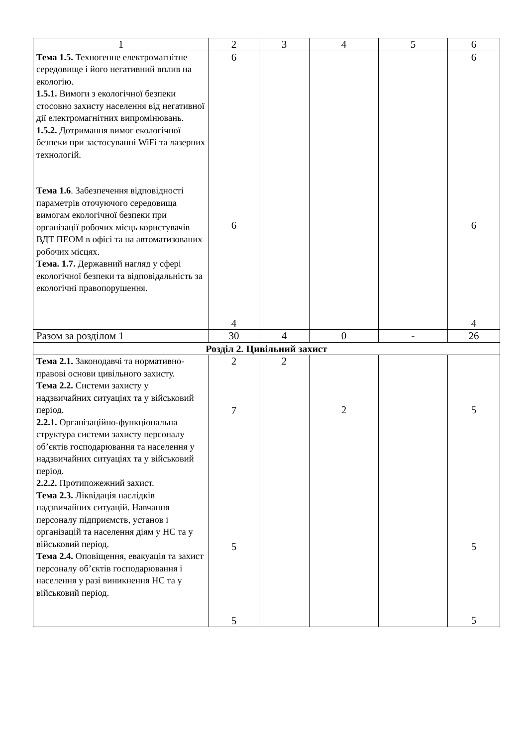| 1 | 2 | 3 | 4 | 5 | 6 |
| --- | --- | --- | --- | --- | --- |
| Тема 1.5. Техногенне електромагнітне середовище і його негативний вплив на екологію. 1.5.1. Вимоги з екологічної безпеки стосовно захисту населення від негативної дії електромагнітних випромінювань. 1.5.2. Дотримання вимог екологічної безпеки при застосуванні WiFi та лазерних технологій. Тема 1.6 . Забезпечення відповідності параметрів оточуючого середовища вимогам екологічної безпеки при організації робочих місць користувачів ВДТ ПЕОМ в офісі та на автоматизованих робочих місцях. Тема. 1.7. Державний нагляд у сфері екологічної безпеки та відповідальність за екологічні правопорушення. | 6 6 4 | | | | 6 6 4 |
| Разом за розділом 1 | 30 | 4 | 0 | - | 26 |
| Розділ 2. Цивільний захист | | | | | |
| Тема 2.1. Законодавчі та нормативно-правові основи цивільного захисту. Тема 2.2. Системи захисту у надзвичайних ситуаціях та у військовий період. 2.2.1. Організаційно-функціональна структура системи захисту персоналу об’єктів господарювання та населення у надзвичайних ситуаціях та у військовий період. 2.2.2. Протипожежний захист. Тема 2.3. Ліквідація наслідків надзвичайних ситуацій. Навчання персоналу підприємств, установ і організацій та населення діям у НС та у військовий період. Тема 2.4. Оповіщення, евакуація та захист персоналу об’єктів господарювання і населення у разі виникнення НС та у військовий період. | 2 7 5 5 | 2 | 2 | | 5 5 5 |